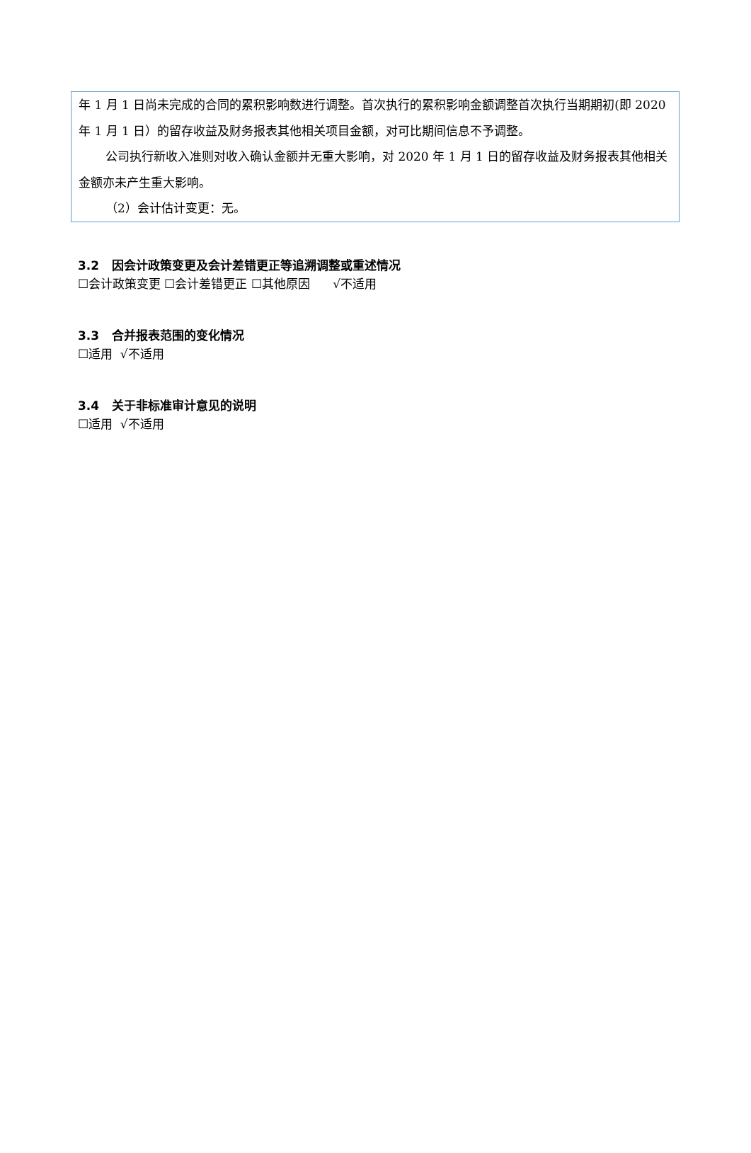年 1 月 1 日尚未完成的合同的累积影响数进行调整。首次执行的累积影响金额调整首次执行当期期初(即 2020 年 1 月 1 日）的留存收益及财务报表其他相关项目金额，对可比期间信息不予调整。
公司执行新收入准则对收入确认金额并无重大影响，对 2020 年 1 月 1 日的留存收益及财务报表其他相关金额亦未产生重大影响。
（2）会计估计变更：无。
3.2 因会计政策变更及会计差错更正等追溯调整或重述情况
☐会计政策变更 ☐会计差错更正 ☐其他原因 √不适用
3.3 合并报表范围的变化情况
☐适用 √不适用
3.4 关于非标准审计意见的说明
☐适用 √不适用